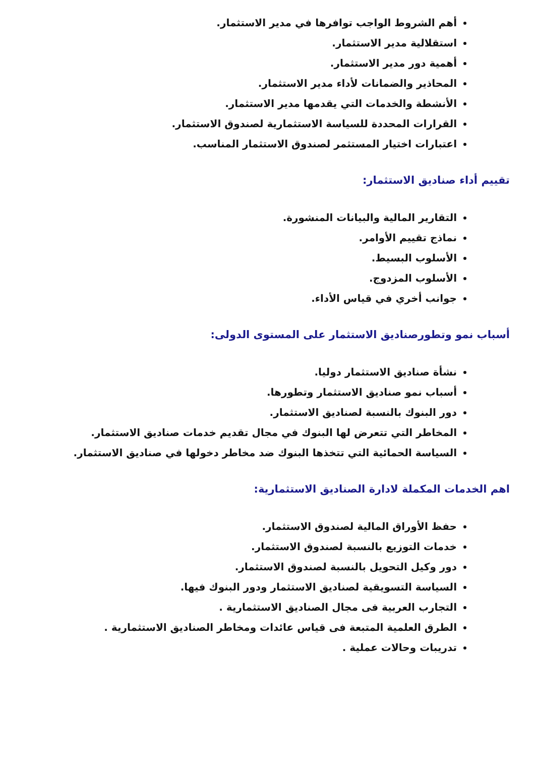أهم الشروط الواجب توافرها في مدير الاستثمار.
استقلالية مدير الاستثمار.
أهمية دور مدير الاستثمار.
المحاذير والضمانات لأداء مدير الاستثمار.
الأنشطة والخدمات التي يقدمها مدير الاستثمار.
القرارات المحددة للسياسة الاستثمارية لصندوق الاستثمار.
اعتبارات اختيار المستثمر لصندوق الاستثمار المناسب.
تقييم أداء صناديق الاستثمار:
التقارير المالية والبيانات المنشورة.
نماذج تقييم الأوامر.
الأسلوب البسيط.
الأسلوب المزدوج.
جوانب أخري في قياس الأداء.
أسباب نمو وتطورصناديق الاستثمار على المستوى الدولى:
نشأة صناديق الاستثمار دوليا.
أسباب نمو صناديق الاستثمار وتطورها.
دور البنوك بالنسبة لصناديق الاستثمار.
المخاطر التي تتعرض لها البنوك في مجال تقديم خدمات صناديق الاستثمار.
السياسة الحمائية التي تتخذها البنوك ضد مخاطر دخولها في صناديق الاستثمار.
اهم الخدمات المكملة لادارة الصناديق الاستثمارية:
حفظ الأوراق المالية لصندوق الاستثمار.
خدمات التوزيع بالنسبة لصندوق الاستثمار.
دور وكيل التحويل بالنسبة لصندوق الاستثمار.
السياسة التسويقية لصناديق الاستثمار ودور البنوك فيها.
التجارب العربية فى مجال الصناديق الاستثمارية .
الطرق العلمية المتبعة فى قياس عائدات ومخاطر الصناديق الاستثمارية .
تدريبات وحالات عملية .